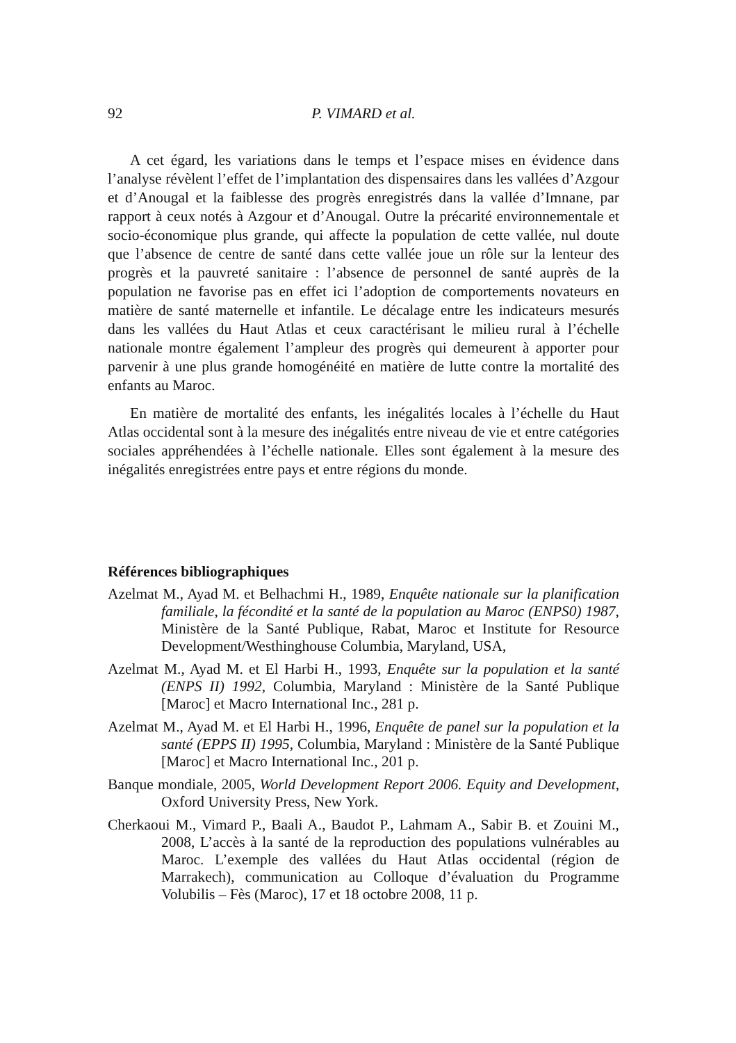92 P. VIMARD et al.
A cet égard, les variations dans le temps et l’espace mises en évidence dans l’analyse révèlent l’effet de l’implantation des dispensaires dans les vallées d’Azgour et d’Anougal et la faiblesse des progrès enregistrés dans la vallée d’Imnane, par rapport à ceux notés à Azgour et d’Anougal. Outre la précarité environnementale et socio-économique plus grande, qui affecte la population de cette vallée, nul doute que l’absence de centre de santé dans cette vallée joue un rôle sur la lenteur des progrès et la pauvreté sanitaire : l’absence de personnel de santé auprès de la population ne favorise pas en effet ici l’adoption de comportements novateurs en matière de santé maternelle et infantile. Le décalage entre les indicateurs mesurés dans les vallées du Haut Atlas et ceux caractérisant le milieu rural à l’échelle nationale montre également l’ampleur des progrès qui demeurent à apporter pour parvenir à une plus grande homogénéité en matière de lutte contre la mortalité des enfants au Maroc.
En matière de mortalité des enfants, les inégalités locales à l’échelle du Haut Atlas occidental sont à la mesure des inégalités entre niveau de vie et entre catégories sociales appréhendées à l’échelle nationale. Elles sont également à la mesure des inégalités enregistrées entre pays et entre régions du monde.
Références bibliographiques
Azelmat M., Ayad M. et Belhachmi H., 1989, Enquête nationale sur la planification familiale, la fécondité et la santé de la population au Maroc (ENPS0) 1987, Ministère de la Santé Publique, Rabat, Maroc et Institute for Resource Development/Westhinghouse Columbia, Maryland, USA,
Azelmat M., Ayad M. et El Harbi H., 1993, Enquête sur la population et la santé (ENPS II) 1992, Columbia, Maryland : Ministère de la Santé Publique [Maroc] et Macro International Inc., 281 p.
Azelmat M., Ayad M. et El Harbi H., 1996, Enquête de panel sur la population et la santé (EPPS II) 1995, Columbia, Maryland : Ministère de la Santé Publique [Maroc] et Macro International Inc., 201 p.
Banque mondiale, 2005, World Development Report 2006. Equity and Development, Oxford University Press, New York.
Cherkaoui M., Vimard P., Baali A., Baudot P., Lahmam A., Sabir B. et Zouini M., 2008, L’accès à la santé de la reproduction des populations vulnérables au Maroc. L’exemple des vallées du Haut Atlas occidental (région de Marrakech), communication au Colloque d’évaluation du Programme Volubilis – Fès (Maroc), 17 et 18 octobre 2008, 11 p.